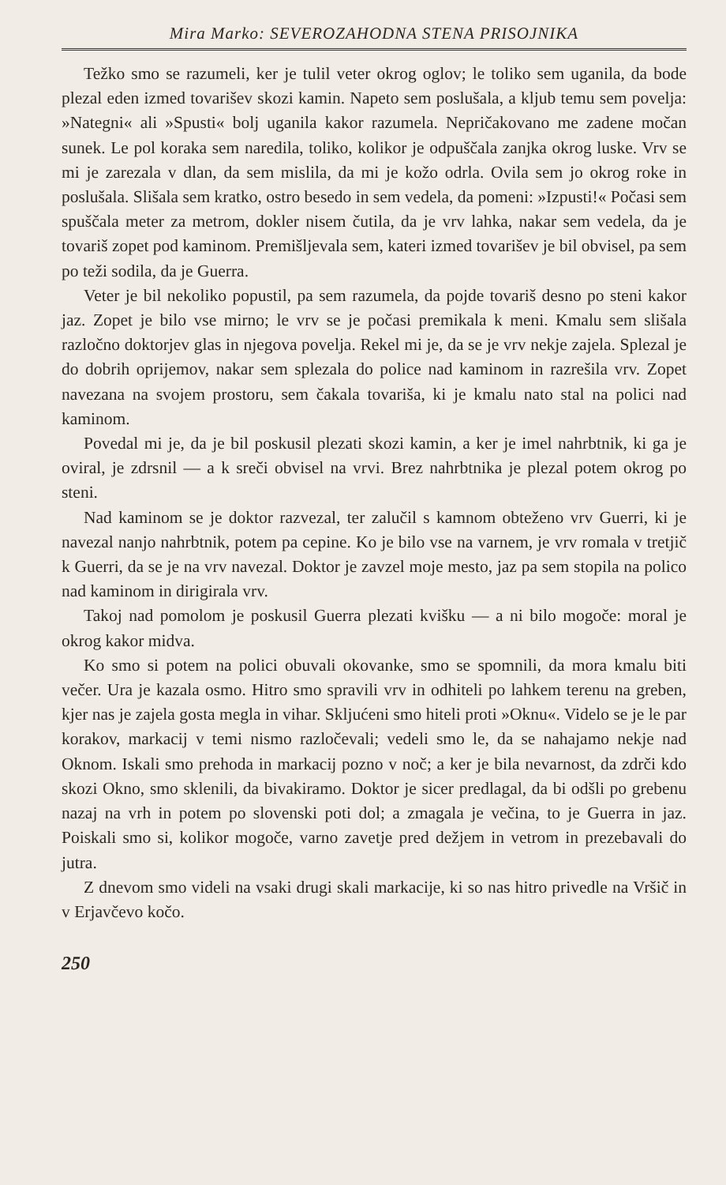Mira Marko: SEVEROZAHODNA STENA PRISOJNIKA
Težko smo se razumeli, ker je tulil veter okrog oglov; le toliko sem uganila, da bode plezal eden izmed tovarišev skozi kamin. Napeto sem poslušala, a kljub temu sem povelja: »Nategni« ali »Spusti« bolj uganila kakor razumela. Nepričakovano me zadene močan sunek. Le pol koraka sem naredila, toliko, kolikor je odpuščala zanjka okrog luske. Vrv se mi je zarezala v dlan, da sem mislila, da mi je kožo odrla. Ovila sem jo okrog roke in poslušala. Slišala sem kratko, ostro besedo in sem vedela, da pomeni: »Izpusti!« Počasi sem spuščala meter za metrom, dokler nisem čutila, da je vrv lahka, nakar sem vedela, da je tovariš zopet pod kaminom. Premišljevala sem, kateri izmed tovarišev je bil obvisel, pa sem po teži sodila, da je Guerra.
Veter je bil nekoliko popustil, pa sem razumela, da pojde tovariš desno po steni kakor jaz. Zopet je bilo vse mirno; le vrv se je počasi premikala k meni. Kmalu sem slišala razločno doktorjev glas in njegova povelja. Rekel mi je, da se je vrv nekje zajela. Splezal je do dobrih oprijemov, nakar sem splezala do police nad kaminom in razrešila vrv. Zopet navezana na svojem prostoru, sem čakala tovariša, ki je kmalu nato stal na polici nad kaminom.
Povedal mi je, da je bil poskusil plezati skozi kamin, a ker je imel nahrbtnik, ki ga je oviral, je zdrsnil — a k sreči obvisel na vrvi. Brez nahrbtnika je plezal potem okrog po steni.
Nad kaminom se je doktor razvezal, ter zalučil s kamnom obteženo vrv Guerri, ki je navezal nanjo nahrbtnik, potem pa cepine. Ko je bilo vse na varnem, je vrv romala v tretjič k Guerri, da se je na vrv navezal. Doktor je zavzel moje mesto, jaz pa sem stopila na polico nad kaminom in dirigirala vrv.
Takoj nad pomolom je poskusil Guerra plezati kvišku — a ni bilo mogoče: moral je okrog kakor midva.
Ko smo si potem na polici obuvali okovanke, smo se spomnili, da mora kmalu biti večer. Ura je kazala osmo. Hitro smo spravili vrv in odhiteli po lahkem terenu na greben, kjer nas je zajela gosta megla in vihar. Skljućeni smo hiteli proti »Oknu«. Videlo se je le par korakov, markacij v temi nismo razločevali; vedeli smo le, da se nahajamo nekje nad Oknom. Iskali smo prehoda in markacij pozno v noč; a ker je bila nevarnost, da zdrči kdo skozi Okno, smo sklenili, da bivakiramo. Doktor je sicer predlagal, da bi odšli po grebenu nazaj na vrh in potem po slovenski poti dol; a zmagala je večina, to je Guerra in jaz. Poiskali smo si, kolikor mogoče, varno zavetje pred dežjem in vetrom in prezebavali do jutra.
Z dnevom smo videli na vsaki drugi skali markacije, ki so nas hitro privedle na Vršič in v Erjavčevo kočo.
250